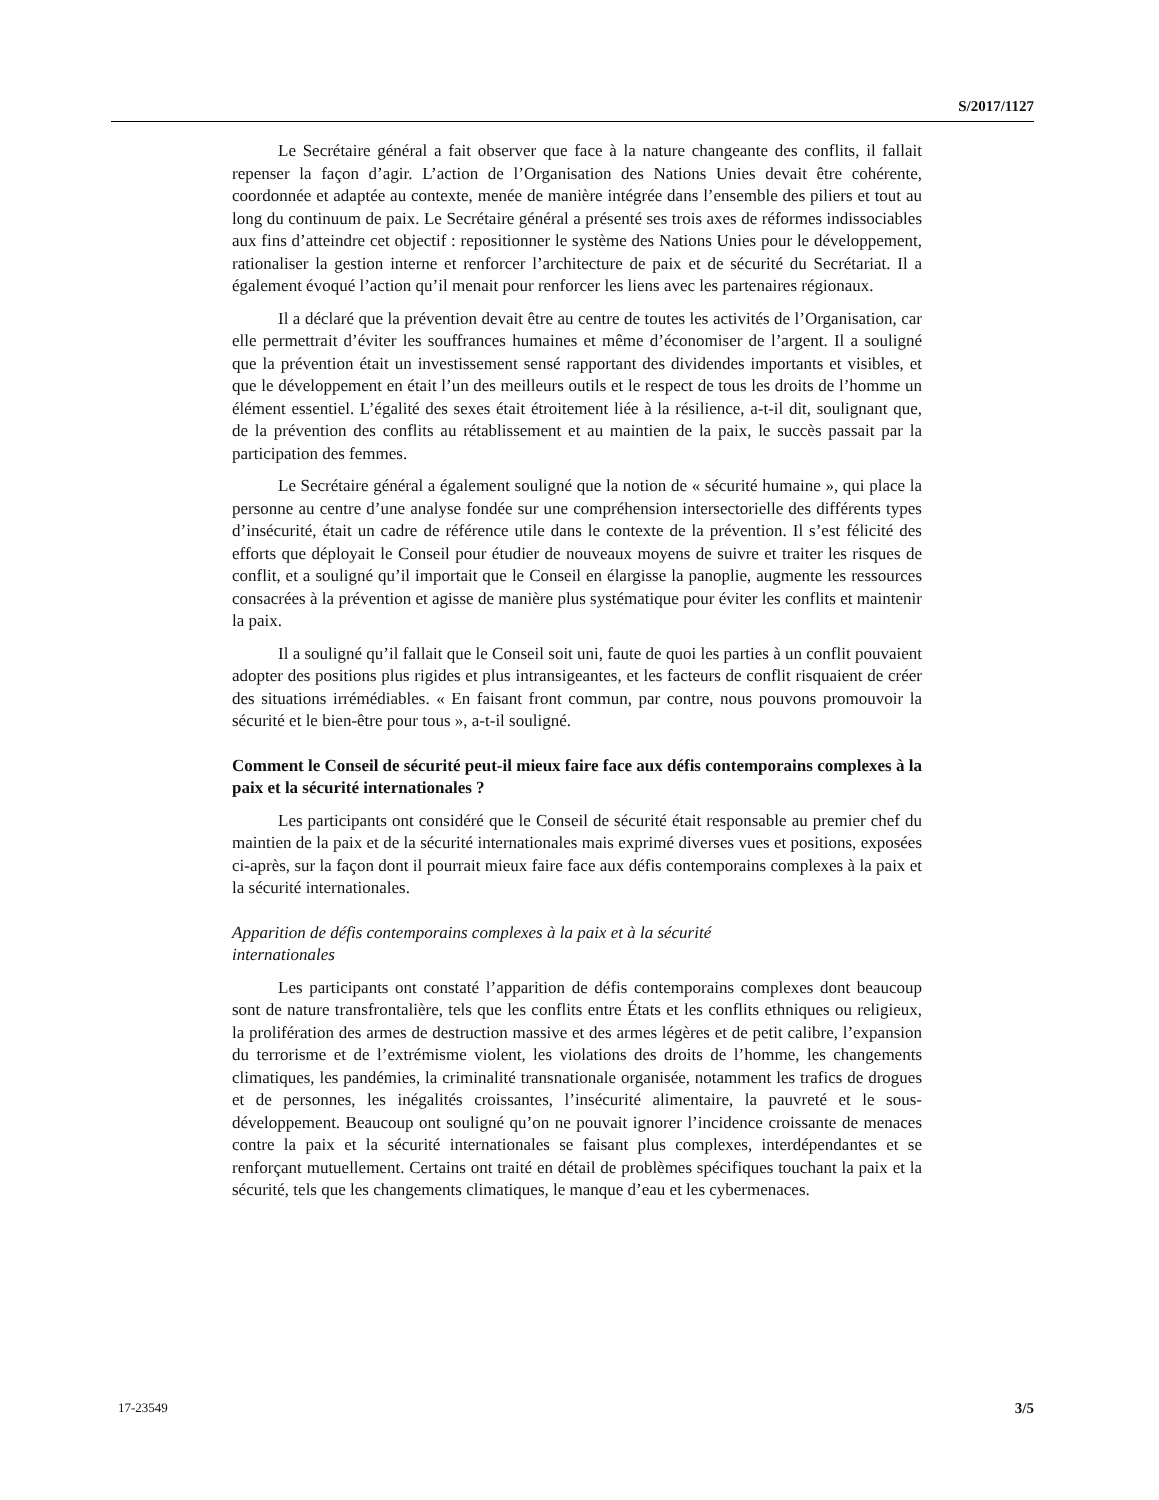S/2017/1127
Le Secrétaire général a fait observer que face à la nature changeante des conflits, il fallait repenser la façon d’agir. L’action de l’Organisation des Nations Unies devait être cohérente, coordonnée et adaptée au contexte, menée de manière intégrée dans l’ensemble des piliers et tout au long du continuum de paix. Le Secrétaire général a présenté ses trois axes de réformes indissociables aux fins d’atteindre cet objectif : repositionner le système des Nations Unies pour le développement, rationaliser la gestion interne et renforcer l’architecture de paix et de sécurité du Secrétariat. Il a également évoqué l’action qu’il menait pour renforcer les liens avec les partenaires régionaux.
Il a déclaré que la prévention devait être au centre de toutes les activités de l’Organisation, car elle permettrait d’éviter les souffrances humaines et même d’économiser de l’argent. Il a souligné que la prévention était un investissement sensé rapportant des dividendes importants et visibles, et que le développement en était l’un des meilleurs outils et le respect de tous les droits de l’homme un élément essentiel. L’égalité des sexes était étroitement liée à la résilience, a-t-il dit, soulignant que, de la prévention des conflits au rétablissement et au maintien de la paix, le succès passait par la participation des femmes.
Le Secrétaire général a également souligné que la notion de « sécurité humaine », qui place la personne au centre d’une analyse fondée sur une compréhension intersectorielle des différents types d’insécurité, était un cadre de référence utile dans le contexte de la prévention. Il s’est félicité des efforts que déployait le Conseil pour étudier de nouveaux moyens de suivre et traiter les risques de conflit, et a souligné qu’il importait que le Conseil en élargisse la panoplie, augmente les ressources consacrées à la prévention et agisse de manière plus systématique pour éviter les conflits et maintenir la paix.
Il a souligné qu’il fallait que le Conseil soit uni, faute de quoi les parties à un conflit pouvaient adopter des positions plus rigides et plus intransigeantes, et les facteurs de conflit risquaient de créer des situations irrémédiables. « En faisant front commun, par contre, nous pouvons promouvoir la sécurité et le bien-être pour tous », a-t-il souligné.
Comment le Conseil de sécurité peut-il mieux faire face aux défis contemporains complexes à la paix et la sécurité internationales ?
Les participants ont considéré que le Conseil de sécurité était responsable au premier chef du maintien de la paix et de la sécurité internationales mais exprimé diverses vues et positions, exposées ci-après, sur la façon dont il pourrait mieux faire face aux défis contemporains complexes à la paix et la sécurité internationales.
Apparition de défis contemporains complexes à la paix et à la sécurité
internationales
Les participants ont constaté l’apparition de défis contemporains complexes dont beaucoup sont de nature transfrontalière, tels que les conflits entre États et les conflits ethniques ou religieux, la prolifération des armes de destruction massive et des armes légères et de petit calibre, l’expansion du terrorisme et de l’extrémisme violent, les violations des droits de l’homme, les changements climatiques, les pandémies, la criminalité transnationale organisée, notamment les trafics de drogues et de personnes, les inégalités croissantes, l’insécurité alimentaire, la pauvreté et le sous-développement. Beaucoup ont souligné qu’on ne pouvait ignorer l’incidence croissante de menaces contre la paix et la sécurité internationales se faisant plus complexes, interdépendantes et se renforçant mutuellement. Certains ont traité en détail de problèmes spécifiques touchant la paix et la sécurité, tels que les changements climatiques, le manque d’eau et les cybermenaces.
17-23549 3/5